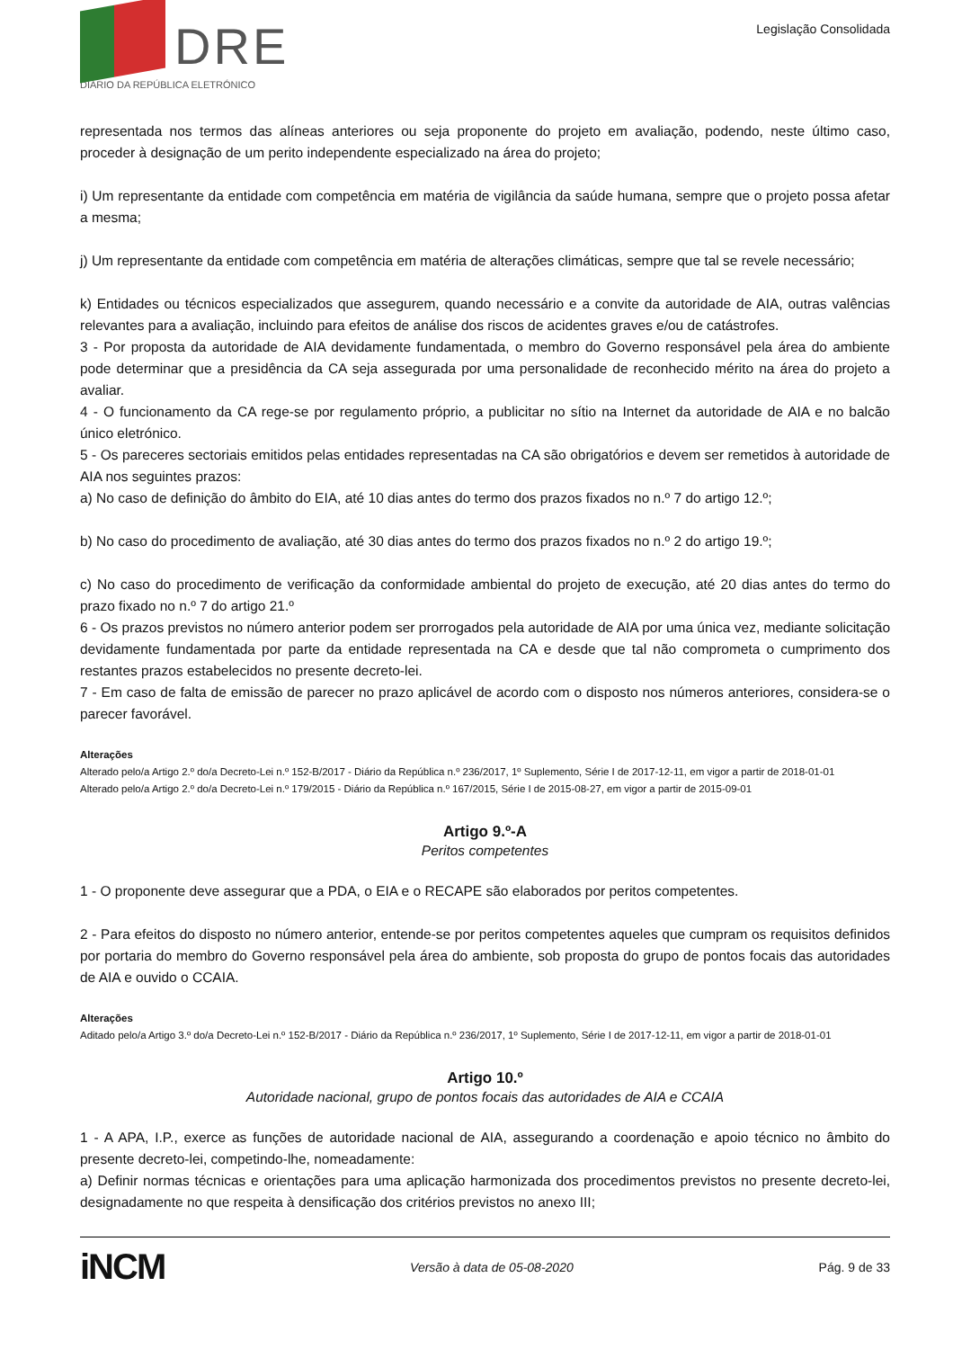DRE
DIÁRIO DA REPÚBLICA ELETRÓNICO
Legislação Consolidada
representada nos termos das alíneas anteriores ou seja proponente do projeto em avaliação, podendo, neste último caso, proceder à designação de um perito independente especializado na área do projeto;
i) Um representante da entidade com competência em matéria de vigilância da saúde humana, sempre que o projeto possa afetar a mesma;
j) Um representante da entidade com competência em matéria de alterações climáticas, sempre que tal se revele necessário;
k) Entidades ou técnicos especializados que assegurem, quando necessário e a convite da autoridade de AIA, outras valências relevantes para a avaliação, incluindo para efeitos de análise dos riscos de acidentes graves e/ou de catástrofes.
3 - Por proposta da autoridade de AIA devidamente fundamentada, o membro do Governo responsável pela área do ambiente pode determinar que a presidência da CA seja assegurada por uma personalidade de reconhecido mérito na área do projeto a avaliar.
4 - O funcionamento da CA rege-se por regulamento próprio, a publicitar no sítio na Internet da autoridade de AIA e no balcão único eletrónico.
5 - Os pareceres sectoriais emitidos pelas entidades representadas na CA são obrigatórios e devem ser remetidos à autoridade de AIA nos seguintes prazos:
a) No caso de definição do âmbito do EIA, até 10 dias antes do termo dos prazos fixados no n.º 7 do artigo 12.º;
b) No caso do procedimento de avaliação, até 30 dias antes do termo dos prazos fixados no n.º 2 do artigo 19.º;
c) No caso do procedimento de verificação da conformidade ambiental do projeto de execução, até 20 dias antes do termo do prazo fixado no n.º 7 do artigo 21.º
6 - Os prazos previstos no número anterior podem ser prorrogados pela autoridade de AIA por uma única vez, mediante solicitação devidamente fundamentada por parte da entidade representada na CA e desde que tal não comprometa o cumprimento dos restantes prazos estabelecidos no presente decreto-lei.
7 - Em caso de falta de emissão de parecer no prazo aplicável de acordo com o disposto nos números anteriores, considera-se o parecer favorável.
Alterações
Alterado pelo/a Artigo 2.º do/a Decreto-Lei n.º 152-B/2017 - Diário da República n.º 236/2017, 1º Suplemento, Série I de 2017-12-11, em vigor a partir de 2018-01-01
Alterado pelo/a Artigo 2.º do/a Decreto-Lei n.º 179/2015 - Diário da República n.º 167/2015, Série I de 2015-08-27, em vigor a partir de 2015-09-01
Artigo 9.º-A
Peritos competentes
1 - O proponente deve assegurar que a PDA, o EIA e o RECAPE são elaborados por peritos competentes.
2 - Para efeitos do disposto no número anterior, entende-se por peritos competentes aqueles que cumpram os requisitos definidos por portaria do membro do Governo responsável pela área do ambiente, sob proposta do grupo de pontos focais das autoridades de AIA e ouvido o CCAIA.
Alterações
Aditado pelo/a Artigo 3.º do/a Decreto-Lei n.º 152-B/2017 - Diário da República n.º 236/2017, 1º Suplemento, Série I de 2017-12-11, em vigor a partir de 2018-01-01
Artigo 10.º
Autoridade nacional, grupo de pontos focais das autoridades de AIA e CCAIA
1 - A APA, I.P., exerce as funções de autoridade nacional de AIA, assegurando a coordenação e apoio técnico no âmbito do presente decreto-lei, competindo-lhe, nomeadamente:
a) Definir normas técnicas e orientações para uma aplicação harmonizada dos procedimentos previstos no presente decreto-lei, designadamente no que respeita à densificação dos critérios previstos no anexo III;
iNCM Versão à data de 05-08-2020 Pág. 9 de 33